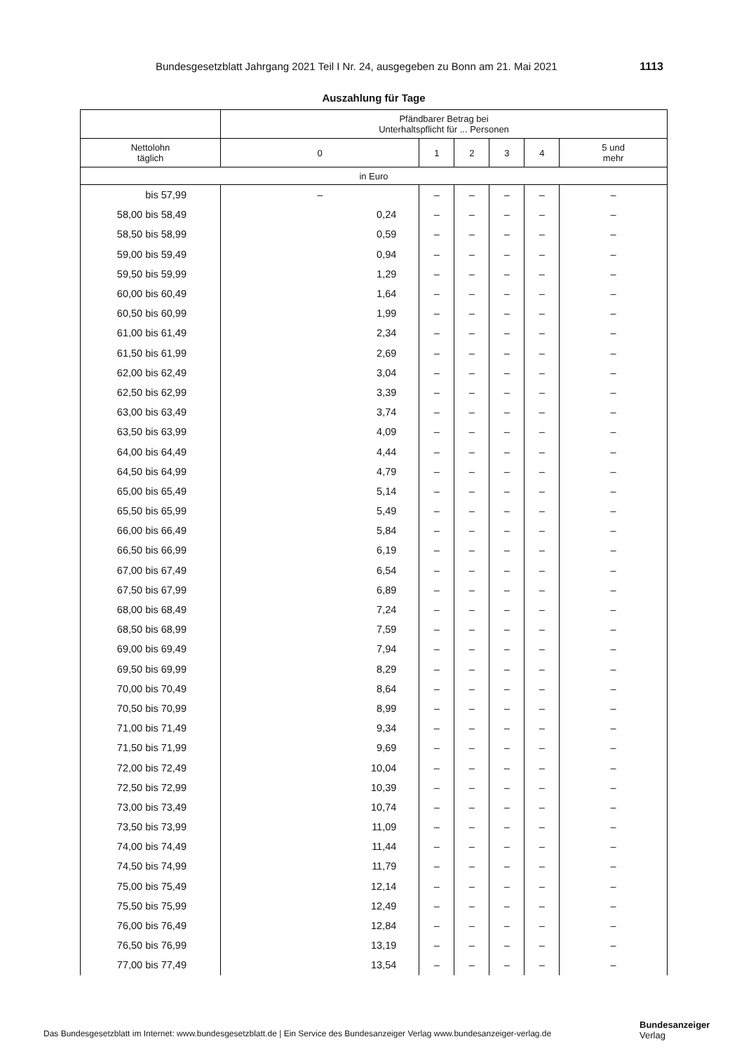Bundesgesetzblatt Jahrgang 2021 Teil I Nr. 24, ausgegeben zu Bonn am 21. Mai 2021 1113
Auszahlung für Tage
| | Pfändbarer Betrag bei Unterhaltspflicht für ... Personen | | | | | |
| --- | --- | --- | --- | --- | --- | --- |
| Nettolohn täglich | 0 | 1 | 2 | 3 | 4 | 5 und mehr |
| in Euro | | | | | | |
| bis 57,99 | – | – | – | – | – | – |
| 58,00 bis 58,49 | 0,24 | – | – | – | – | – |
| 58,50 bis 58,99 | 0,59 | – | – | – | – | – |
| 59,00 bis 59,49 | 0,94 | – | – | – | – | – |
| 59,50 bis 59,99 | 1,29 | – | – | – | – | – |
| 60,00 bis 60,49 | 1,64 | – | – | – | – | – |
| 60,50 bis 60,99 | 1,99 | – | – | – | – | – |
| 61,00 bis 61,49 | 2,34 | – | – | – | – | – |
| 61,50 bis 61,99 | 2,69 | – | – | – | – | – |
| 62,00 bis 62,49 | 3,04 | – | – | – | – | – |
| 62,50 bis 62,99 | 3,39 | – | – | – | – | – |
| 63,00 bis 63,49 | 3,74 | – | – | – | – | – |
| 63,50 bis 63,99 | 4,09 | – | – | – | – | – |
| 64,00 bis 64,49 | 4,44 | – | – | – | – | – |
| 64,50 bis 64,99 | 4,79 | – | – | – | – | – |
| 65,00 bis 65,49 | 5,14 | – | – | – | – | – |
| 65,50 bis 65,99 | 5,49 | – | – | – | – | – |
| 66,00 bis 66,49 | 5,84 | – | – | – | – | – |
| 66,50 bis 66,99 | 6,19 | – | – | – | – | – |
| 67,00 bis 67,49 | 6,54 | – | – | – | – | – |
| 67,50 bis 67,99 | 6,89 | – | – | – | – | – |
| 68,00 bis 68,49 | 7,24 | – | – | – | – | – |
| 68,50 bis 68,99 | 7,59 | – | – | – | – | – |
| 69,00 bis 69,49 | 7,94 | – | – | – | – | – |
| 69,50 bis 69,99 | 8,29 | – | – | – | – | – |
| 70,00 bis 70,49 | 8,64 | – | – | – | – | – |
| 70,50 bis 70,99 | 8,99 | – | – | – | – | – |
| 71,00 bis 71,49 | 9,34 | – | – | – | – | – |
| 71,50 bis 71,99 | 9,69 | – | – | – | – | – |
| 72,00 bis 72,49 | 10,04 | – | – | – | – | – |
| 72,50 bis 72,99 | 10,39 | – | – | – | – | – |
| 73,00 bis 73,49 | 10,74 | – | – | – | – | – |
| 73,50 bis 73,99 | 11,09 | – | – | – | – | – |
| 74,00 bis 74,49 | 11,44 | – | – | – | – | – |
| 74,50 bis 74,99 | 11,79 | – | – | – | – | – |
| 75,00 bis 75,49 | 12,14 | – | – | – | – | – |
| 75,50 bis 75,99 | 12,49 | – | – | – | – | – |
| 76,00 bis 76,49 | 12,84 | – | – | – | – | – |
| 76,50 bis 76,99 | 13,19 | – | – | – | – | – |
| 77,00 bis 77,49 | 13,54 | – | – | – | – | – |
Das Bundesgesetzblatt im Internet: www.bundesgesetzblatt.de | Ein Service des Bundesanzeiger Verlag www.bundesanzeiger-verlag.de
Bundesanzeiger
Verlag